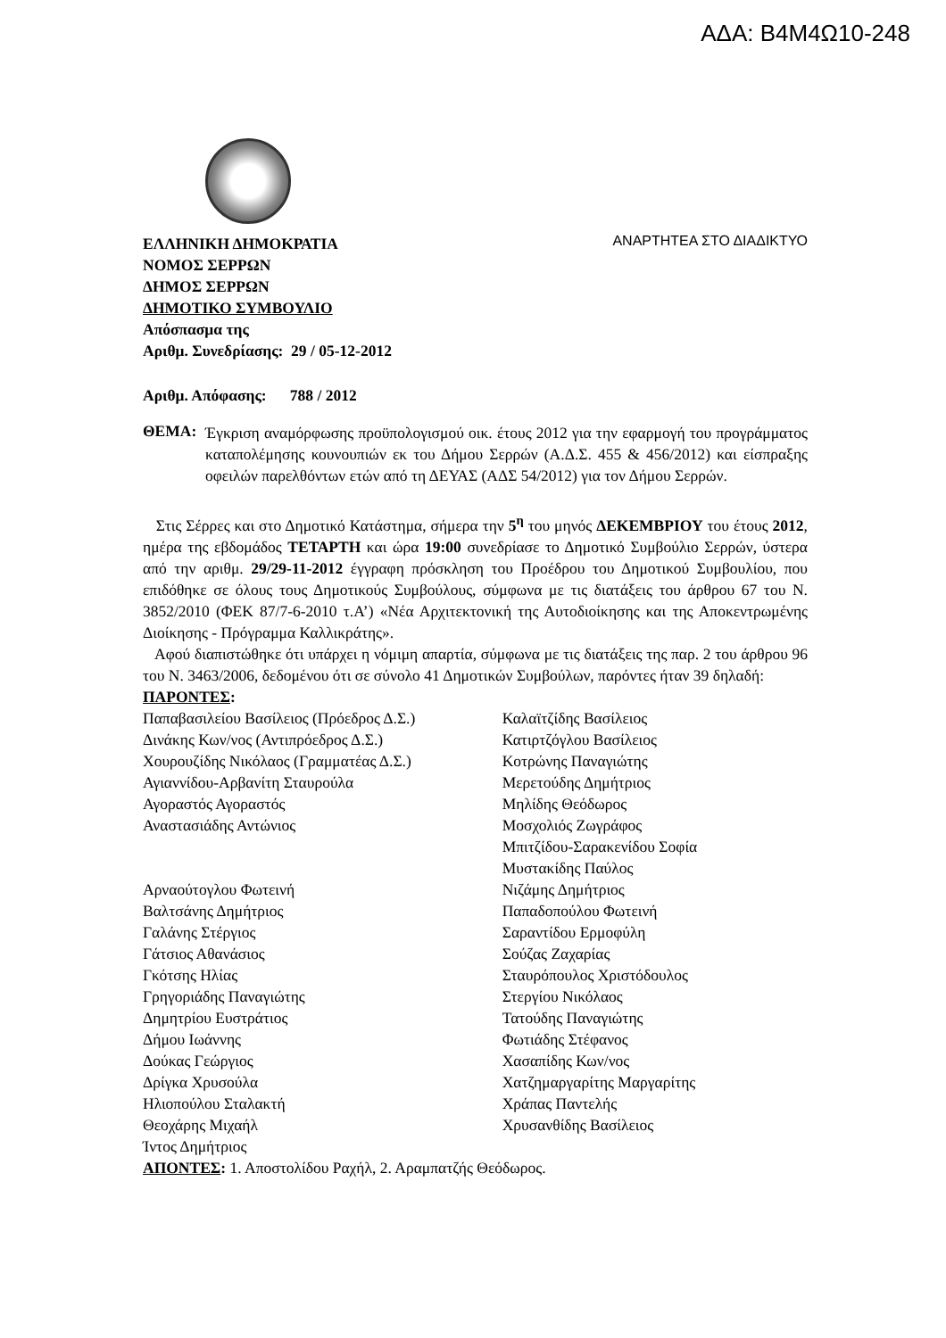ΑΔΑ: Β4Μ4Ω10-248
ΕΛΛΗΝΙΚΗ ΔΗΜΟΚΡΑΤΙΑ
ΝΟΜΟΣ ΣΕΡΡΩΝ
ΔΗΜΟΣ ΣΕΡΡΩΝ
ΔΗΜΟΤΙΚΟ ΣΥΜΒΟΥΛΙΟ
Απόσπασμα της
Αριθμ. Συνεδρίασης: 29 / 05-12-2012
ΑΝΑΡΤΗΤΕΑ ΣΤΟ ΔΙΑΔΙΚΤΥΟ
Αριθμ. Απόφασης: 788 / 2012
ΘΕΜΑ:
Έγκριση αναμόρφωσης προϋπολογισμού οικ. έτους 2012 για την εφαρμογή του προγράμματος καταπολέμησης κουνουπιών εκ του Δήμου Σερρών (Α.Δ.Σ. 455 & 456/2012) και είσπραξης οφειλών παρελθόντων ετών από τη ΔΕΥΑΣ (ΑΔΣ 54/2012) για τον Δήμου Σερρών.
Στις Σέρρες και στο Δημοτικό Κατάστημα, σήμερα την 5<sup>η</sup> του μηνός ΔΕΚΕΜΒΡΙΟΥ του έτους 2012, ημέρα της εβδομάδος ΤΕΤΑΡΤΗ και ώρα 19:00 συνεδρίασε το Δημοτικό Συμβούλιο Σερρών, ύστερα από την αριθμ. 29/29-11-2012 έγγραφη πρόσκληση του Προέδρου του Δημοτικού Συμβουλίου, που επιδόθηκε σε όλους τους Δημοτικούς Συμβούλους, σύμφωνα με τις διατάξεις του άρθρου 67 του Ν. 3852/2010 (ΦΕΚ 87/7-6-2010 τ.Α’) «Νέα Αρχιτεκτονική της Αυτοδιοίκησης και της Αποκεντρωμένης Διοίκησης - Πρόγραμμα Καλλικράτης».
Αφού διαπιστώθηκε ότι υπάρχει η νόμιμη απαρτία, σύμφωνα με τις διατάξεις της παρ. 2 του άρθρου 96 του Ν. 3463/2006, δεδομένου ότι σε σύνολο 41 Δημοτικών Συμβούλων, παρόντες ήταν 39 δηλαδή:
ΠΑΡΟΝΤΕΣ:
Παπαβασιλείου Βασίλειος (Πρόεδρος Δ.Σ.)
Δινάκης Κων/νος (Αντιπρόεδρος Δ.Σ.)
Χουρουζίδης Νικόλαος (Γραμματέας Δ.Σ.)
Αγιαννίδου-Αρβανίτη Σταυρούλα
Αγοραστός Αγοραστός
Αναστασιάδης Αντώνιος
Αρναούτογλου Φωτεινή
Βαλτσάνης Δημήτριος
Γαλάνης Στέργιος
Γάτσιος Αθανάσιος
Γκότσης Ηλίας
Γρηγοριάδης Παναγιώτης
Δημητρίου Ευστράτιος
Δήμου Ιωάννης
Δούκας Γεώργιος
Δρίγκα Χρυσούλα
Ηλιοπούλου Σταλακτή
Θεοχάρης Μιχαήλ
Ίντος Δημήτριος
Καλαϊτζίδης Βασίλειος
Κατιρτζόγλου Βασίλειος
Κοτρώνης Παναγιώτης
Μερετούδης Δημήτριος
Μηλίδης Θεόδωρος
Μοσχολιός Ζωγράφος
Μπιτζίδου-Σαρακενίδου Σοφία
Μυστακίδης Παύλος
Νιζάμης Δημήτριος
Παπαδοπούλου Φωτεινή
Σαραντίδου Ερμοφύλη
Σούζας Ζαχαρίας
Σταυρόπουλος Χριστόδουλος
Στεργίου Νικόλαος
Τατούδης Παναγιώτης
Φωτιάδης Στέφανος
Χασαπίδης Κων/νος
Χατζημαργαρίτης Μαργαρίτης
Χράπας Παντελής
Χρυσανθίδης Βασίλειος
ΑΠΟΝΤΕΣ: 1. Αποστολίδου Ραχήλ, 2. Αραμπατζής Θεόδωρος.